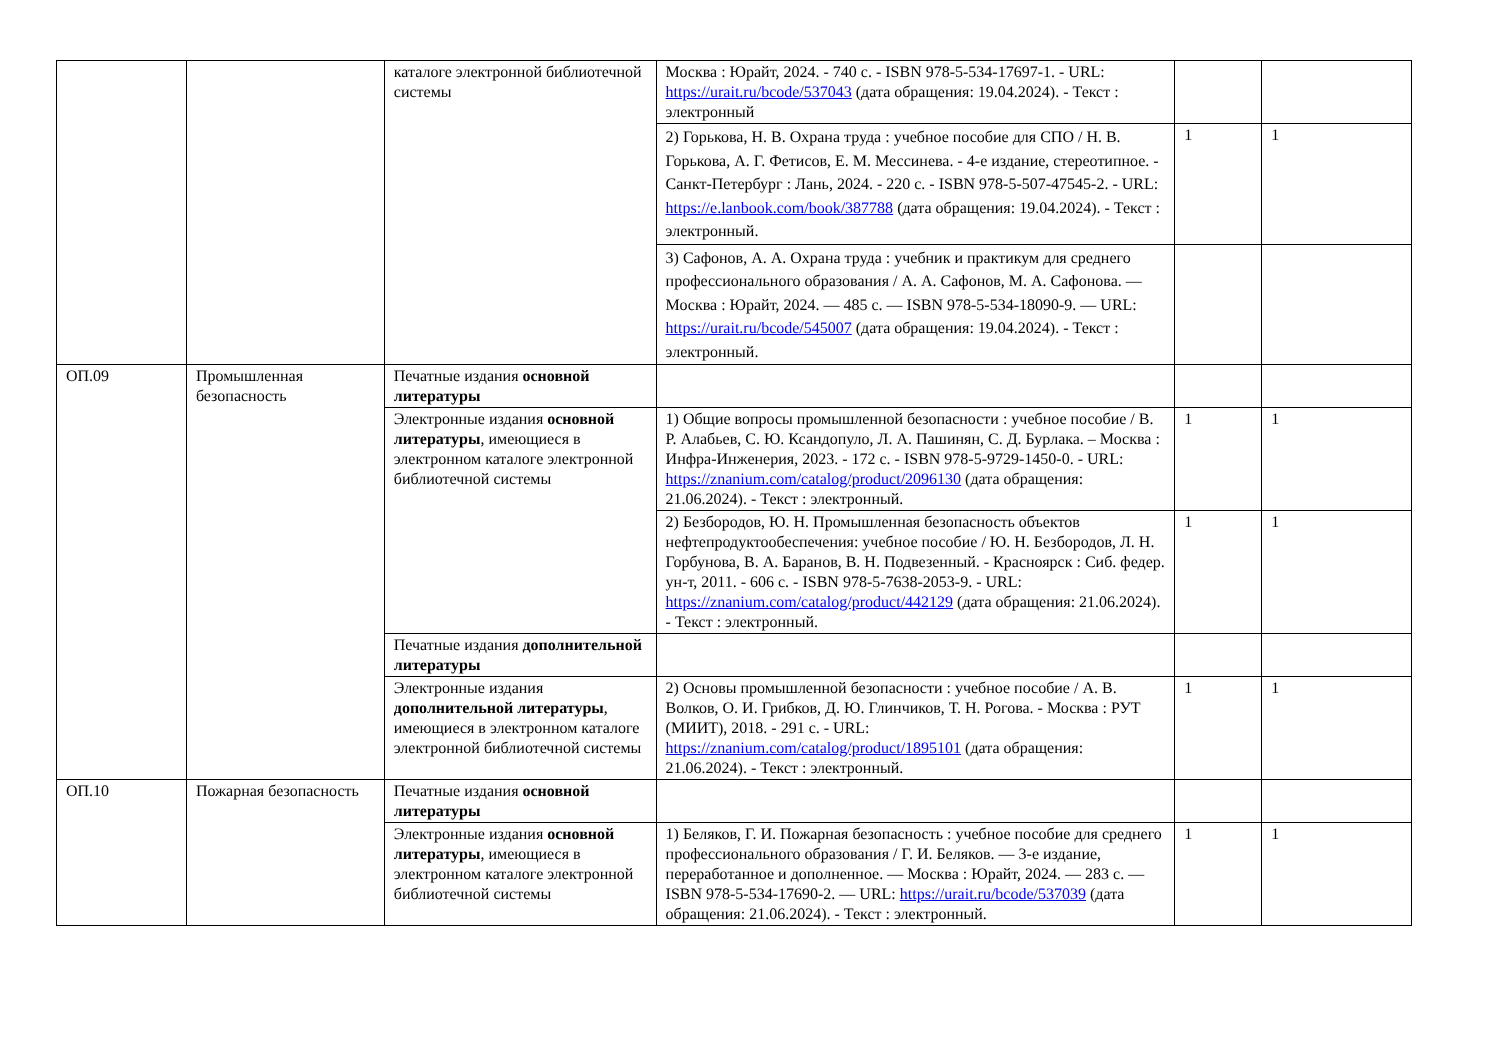| | | каталоге электронной библиотечной системы | Москва : Юрайт, 2024. - 740 с. - ISBN 978-5-534-17697-1. - URL: https://urait.ru/bcode/537043 (дата обращения: 19.04.2024). - Текст : электронный | | |
| | | | 2) Горькова, Н. В. Охрана труда : учебное пособие для СПО / Н. В. Горькова, А. Г. Фетисов, Е. М. Мессинева. - 4-е издание, стереотипное. - Санкт-Петербург : Лань, 2024. - 220 с. - ISBN 978-5-507-47545-2. - URL: https://e.lanbook.com/book/387788 (дата обращения: 19.04.2024). - Текст : электронный. | 1 | 1 |
| | | | 3) Сафонов, А. А. Охрана труда : учебник и практикум для среднего профессионального образования / А. А. Сафонов, М. А. Сафонова. — Москва : Юрайт, 2024. — 485 с. — ISBN 978-5-534-18090-9. — URL: https://urait.ru/bcode/545007 (дата обращения: 19.04.2024). - Текст : электронный. | | |
| ОП.09 | Промышленная безопасность | Печатные издания основной литературы | | | |
| | | Электронные издания основной литературы , имеющиеся в электронном каталоге электронной библиотечной системы | 1) Общие вопросы промышленной безопасности : учебное пособие / В. Р. Алабьев, С. Ю. Ксандопуло, Л. А. Пашинян, С. Д. Бурлака. – Москва : Инфра-Инженерия, 2023. - 172 с. - ISBN 978-5-9729-1450-0. - URL: https://znanium.com/catalog/product/2096130 (дата обращения: 21.06.2024). - Текст : электронный. | 1 | 1 |
| | | | 2) Безбородов, Ю. Н. Промышленная безопасность объектов нефтепродуктообеспечения: учебное пособие / Ю. Н. Безбородов, Л. Н. Горбунова, В. А. Баранов, В. Н. Подвезенный. - Красноярск : Сиб. федер. ун-т, 2011. - 606 с. - ISBN 978-5-7638-2053-9. - URL: https://znanium.com/catalog/product/442129 (дата обращения: 21.06.2024). - Текст : электронный. | 1 | 1 |
| | | Печатные издания дополнительной литературы | | | |
| | | Электронные издания дополнительной литературы , имеющиеся в электронном каталоге электронной библиотечной системы | 2) Основы промышленной безопасности : учебное пособие / А. В. Волков, О. И. Грибков, Д. Ю. Глинчиков, Т. Н. Рогова. - Москва : РУТ (МИИТ), 2018. - 291 с. - URL: https://znanium.com/catalog/product/1895101 (дата обращения: 21.06.2024). - Текст : электронный. | 1 | 1 |
| ОП.10 | Пожарная безопасность | Печатные издания основной литературы | | | |
| | | Электронные издания основной литературы , имеющиеся в электронном каталоге электронной библиотечной системы | 1) Беляков, Г. И. Пожарная безопасность : учебное пособие для среднего профессионального образования / Г. И. Беляков. — 3-е издание, переработанное и дополненное. — Москва : Юрайт, 2024. — 283 с. — ISBN 978-5-534-17690-2. — URL: https://urait.ru/bcode/537039 (дата обращения: 21.06.2024). - Текст : электронный. | 1 | 1 |